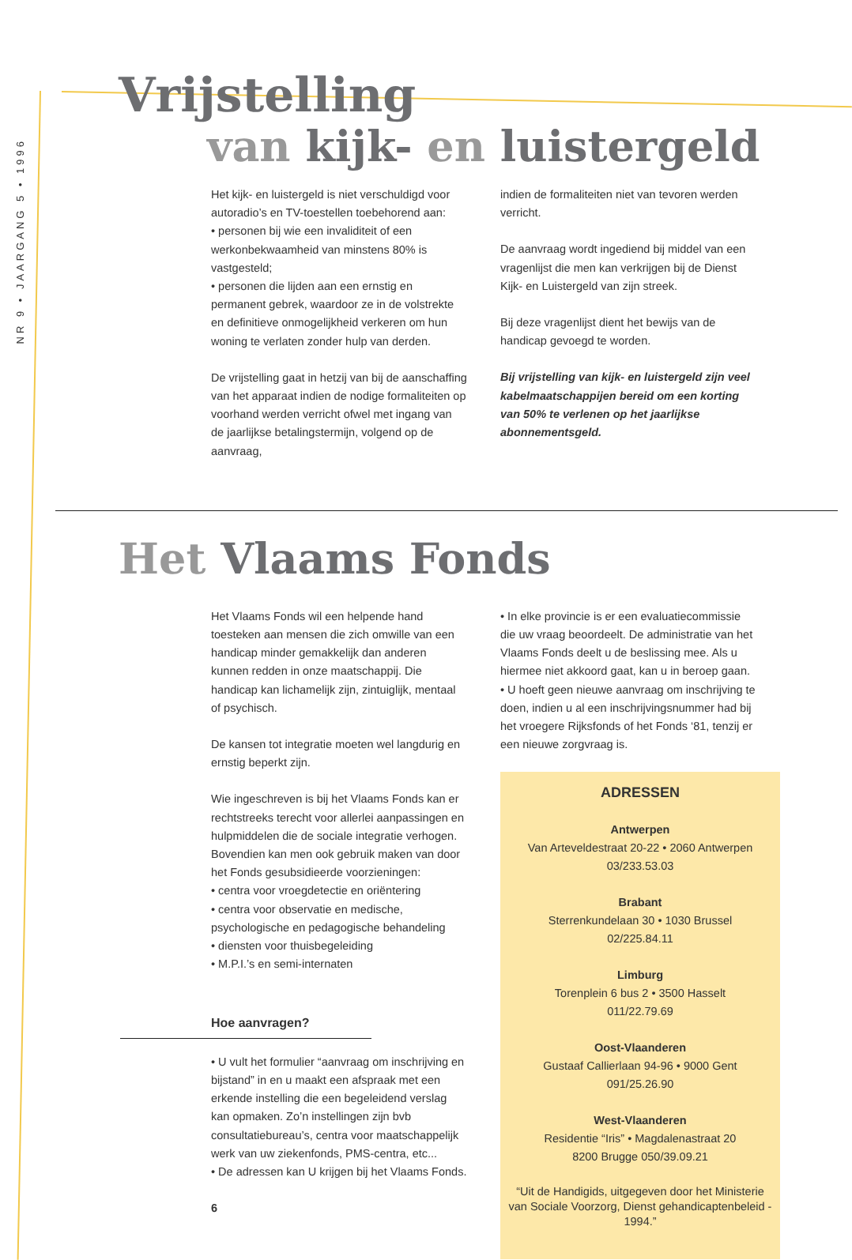NR 9 • JAARGANG 5 • 1996
Vrijstelling
van kijk- en luistergeld
Het kijk- en luistergeld is niet verschuldigd voor autoradio’s en TV-toestellen toebehorend aan:
• personen bij wie een invaliditeit of een werkonbekwaamheid van minstens 80% is vastgesteld;
• personen die lijden aan een ernstig en permanent gebrek, waardoor ze in de volstrekte en definitieve onmogelijkheid verkeren om hun woning te verlaten zonder hulp van derden.
De vrijstelling gaat in hetzij van bij de aanschaffing van het apparaat indien de nodige formaliteiten op voorhand werden verricht ofwel met ingang van de jaarlijkse betalingstermijn, volgend op de aanvraag,
indien de formaliteiten niet van tevoren werden verricht.
De aanvraag wordt ingediend bij middel van een vragenlijst die men kan verkrijgen bij de Dienst Kijk- en Luistergeld van zijn streek.
Bij deze vragenlijst dient het bewijs van de handicap gevoegd te worden.
Bij vrijstelling van kijk- en luistergeld zijn veel kabelmaatschappijen bereid om een korting van 50% te verlenen op het jaarlijkse abonnementsgeld.
Het Vlaams Fonds
Het Vlaams Fonds wil een helpende hand toesteken aan mensen die zich omwille van een handicap minder gemakkelijk dan anderen kunnen redden in onze maatschappij. Die handicap kan lichamelijk zijn, zintuiglijk, mentaal of psychisch.
De kansen tot integratie moeten wel langdurig en ernstig beperkt zijn.
Wie ingeschreven is bij het Vlaams Fonds kan er rechtstreeks terecht voor allerlei aanpassingen en hulpmiddelen die de sociale integratie verhogen. Bovendien kan men ook gebruik maken van door het Fonds gesubsidieerde voorzieningen:
• centra voor vroegdetectie en oriëntering
• centra voor observatie en medische, psychologische en pedagogische behandeling
• diensten voor thuisbegeleiding
• M.P.I.’s en semi-internaten
Hoe aanvragen?
• U vult het formulier “aanvraag om inschrijving en bijstand” in en u maakt een afspraak met een erkende instelling die een begeleidend verslag kan opmaken. Zo’n instellingen zijn bvb consultatiebureau’s, centra voor maatschappelijk werk van uw ziekenfonds, PMS-centra, etc...
• De adressen kan U krijgen bij het Vlaams Fonds.
6
• In elke provincie is er een evaluatiecommissie die uw vraag beoordeelt. De administratie van het Vlaams Fonds deelt u de beslissing mee. Als u hiermee niet akkoord gaat, kan u in beroep gaan.
• U hoeft geen nieuwe aanvraag om inschrijving te doen, indien u al een inschrijvingsnummer had bij het vroegere Rijksfonds of het Fonds ‘81, tenzij er een nieuwe zorgvraag is.
ADRESSEN
Antwerpen
Van Arteveldestraat 20-22 • 2060 Antwerpen
03/233.53.03
Brabant
Sterrenkundelaan 30 • 1030 Brussel
02/225.84.11
Limburg
Torenplein 6 bus 2 • 3500 Hasselt
011/22.79.69
Oost-Vlaanderen
Gustaaf Callierlaan 94-96 • 9000 Gent
091/25.26.90
West-Vlaanderen
Residentie “Iris” • Magdalenastraat 20
8200 Brugge 050/39.09.21
“Uit de Handigids, uitgegeven door het Ministerie van Sociale Voorzorg, Dienst gehandicaptenbeleid - 1994.”